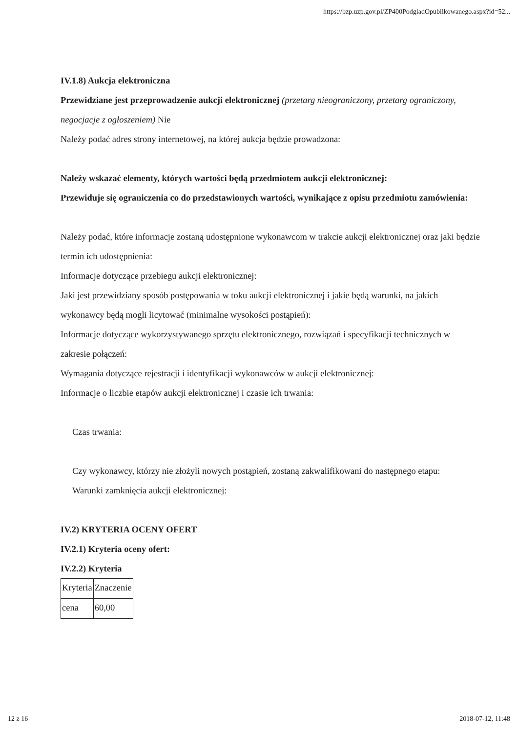https://bzp.uzp.gov.pl/ZP400PodgladOpublikowanego.aspx?id=52...
IV.1.8) Aukcja elektroniczna
Przewidziane jest przeprowadzenie aukcji elektronicznej (przetarg nieograniczony, przetarg ograniczony, negocjacje z ogłoszeniem) Nie
Należy podać adres strony internetowej, na której aukcja będzie prowadzona:
Należy wskazać elementy, których wartości będą przedmiotem aukcji elektronicznej:
Przewiduje się ograniczenia co do przedstawionych wartości, wynikające z opisu przedmiotu zamówienia:
Należy podać, które informacje zostaną udostępnione wykonawcom w trakcie aukcji elektronicznej oraz jaki będzie termin ich udostępnienia:
Informacje dotyczące przebiegu aukcji elektronicznej:
Jaki jest przewidziany sposób postępowania w toku aukcji elektronicznej i jakie będą warunki, na jakich wykonawcy będą mogli licytować (minimalne wysokości postąpień):
Informacje dotyczące wykorzystywanego sprzętu elektronicznego, rozwiązań i specyfikacji technicznych w zakresie połączeń:
Wymagania dotyczące rejestracji i identyfikacji wykonawców w aukcji elektronicznej:
Informacje o liczbie etapów aukcji elektronicznej i czasie ich trwania:
Czas trwania:
Czy wykonawcy, którzy nie złożyli nowych postąpień, zostaną zakwalifikowani do następnego etapu:
Warunki zamknięcia aukcji elektronicznej:
IV.2) KRYTERIA OCENY OFERT
IV.2.1) Kryteria oceny ofert:
IV.2.2) Kryteria
| Kryteria | Znaczenie |
| cena | 60,00 |
12 z 16 2018-07-12, 11:48